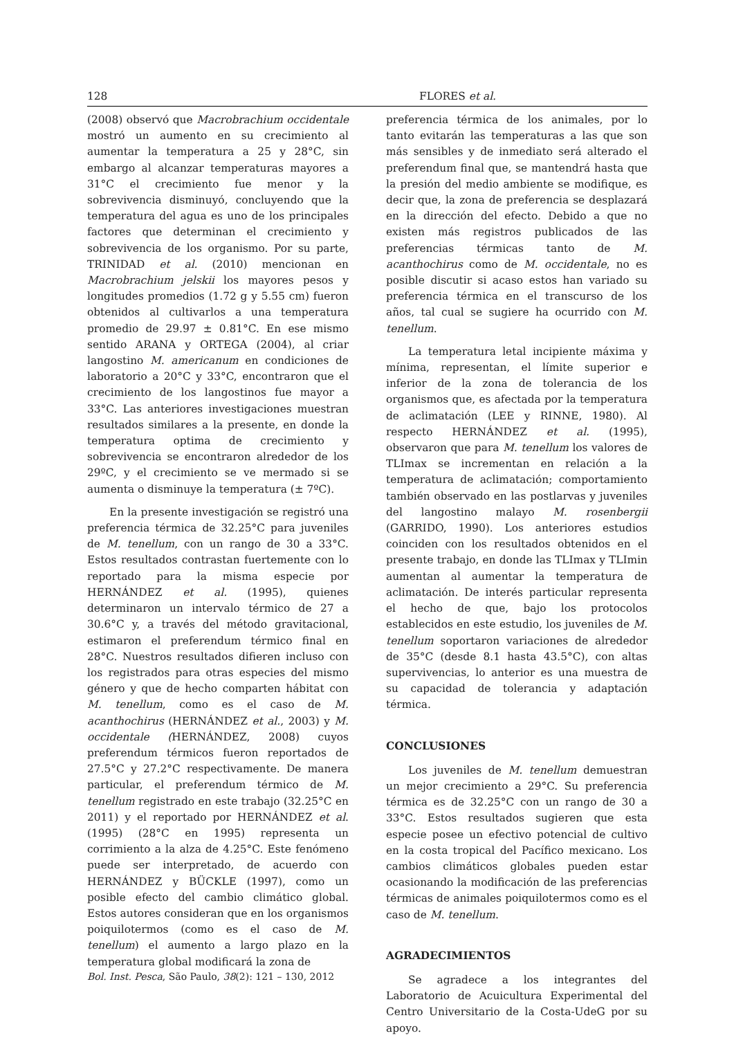128 FLORES et al.
(2008) observó que Macrobrachium occidentale mostró un aumento en su crecimiento al aumentar la temperatura a 25 y 28°C, sin embargo al alcanzar temperaturas mayores a 31°C el crecimiento fue menor y la sobrevivencia disminuyó, concluyendo que la temperatura del agua es uno de los principales factores que determinan el crecimiento y sobrevivencia de los organismo. Por su parte, TRINIDAD et al. (2010) mencionan en Macrobrachium jelskii los mayores pesos y longitudes promedios (1.72 g y 5.55 cm) fueron obtenidos al cultivarlos a una temperatura promedio de 29.97 ± 0.81°C. En ese mismo sentido ARANA y ORTEGA (2004), al criar langostino M. americanum en condiciones de laboratorio a 20°C y 33°C, encontraron que el crecimiento de los langostinos fue mayor a 33°C. Las anteriores investigaciones muestran resultados similares a la presente, en donde la temperatura optima de crecimiento y sobrevivencia se encontraron alrededor de los 29ºC, y el crecimiento se ve mermado si se aumenta o disminuye la temperatura (± 7ºC).
En la presente investigación se registró una preferencia térmica de 32.25°C para juveniles de M. tenellum, con un rango de 30 a 33°C. Estos resultados contrastan fuertemente con lo reportado para la misma especie por HERNÁNDEZ et al. (1995), quienes determinaron un intervalo térmico de 27 a 30.6°C y, a través del método gravitacional, estimaron el preferendum térmico final en 28°C. Nuestros resultados difieren incluso con los registrados para otras especies del mismo género y que de hecho comparten hábitat con M. tenellum, como es el caso de M. acanthochirus (HERNÁNDEZ et al., 2003) y M. occidentale (HERNÁNDEZ, 2008) cuyos preferendum térmicos fueron reportados de 27.5°C y 27.2°C respectivamente. De manera particular, el preferendum térmico de M. tenellum registrado en este trabajo (32.25°C en 2011) y el reportado por HERNÁNDEZ et al. (1995) (28°C en 1995) representa un corrimiento a la alza de 4.25°C. Este fenómeno puede ser interpretado, de acuerdo con HERNÁNDEZ y BÜCKLE (1997), como un posible efecto del cambio climático global. Estos autores consideran que en los organismos poiquilotermos (como es el caso de M. tenellum) el aumento a largo plazo en la temperatura global modificará la zona de
preferencia térmica de los animales, por lo tanto evitarán las temperaturas a las que son más sensibles y de inmediato será alterado el preferendum final que, se mantendrá hasta que la presión del medio ambiente se modifique, es decir que, la zona de preferencia se desplazará en la dirección del efecto. Debido a que no existen más registros publicados de las preferencias térmicas tanto de M. acanthochirus como de M. occidentale, no es posible discutir si acaso estos han variado su preferencia térmica en el transcurso de los años, tal cual se sugiere ha ocurrido con M. tenellum.
La temperatura letal incipiente máxima y mínima, representan, el límite superior e inferior de la zona de tolerancia de los organismos que, es afectada por la temperatura de aclimatación (LEE y RINNE, 1980). Al respecto HERNÁNDEZ et al. (1995), observaron que para M. tenellum los valores de TLImax se incrementan en relación a la temperatura de aclimatación; comportamiento también observado en las postlarvas y juveniles del langostino malayo M. rosenbergii (GARRIDO, 1990). Los anteriores estudios coinciden con los resultados obtenidos en el presente trabajo, en donde las TLImax y TLImin aumentan al aumentar la temperatura de aclimatación. De interés particular representa el hecho de que, bajo los protocolos establecidos en este estudio, los juveniles de M. tenellum soportaron variaciones de alrededor de 35°C (desde 8.1 hasta 43.5°C), con altas supervivencias, lo anterior es una muestra de su capacidad de tolerancia y adaptación térmica.
CONCLUSIONES
Los juveniles de M. tenellum demuestran un mejor crecimiento a 29°C. Su preferencia térmica es de 32.25°C con un rango de 30 a 33°C. Estos resultados sugieren que esta especie posee un efectivo potencial de cultivo en la costa tropical del Pacífico mexicano. Los cambios climáticos globales pueden estar ocasionando la modificación de las preferencias térmicas de animales poiquilotermos como es el caso de M. tenellum.
AGRADECIMIENTOS
Se agradece a los integrantes del Laboratorio de Acuicultura Experimental del Centro Universitario de la Costa-UdeG por su apoyo.
Bol. Inst. Pesca, São Paulo, 38(2): 121 – 130, 2012